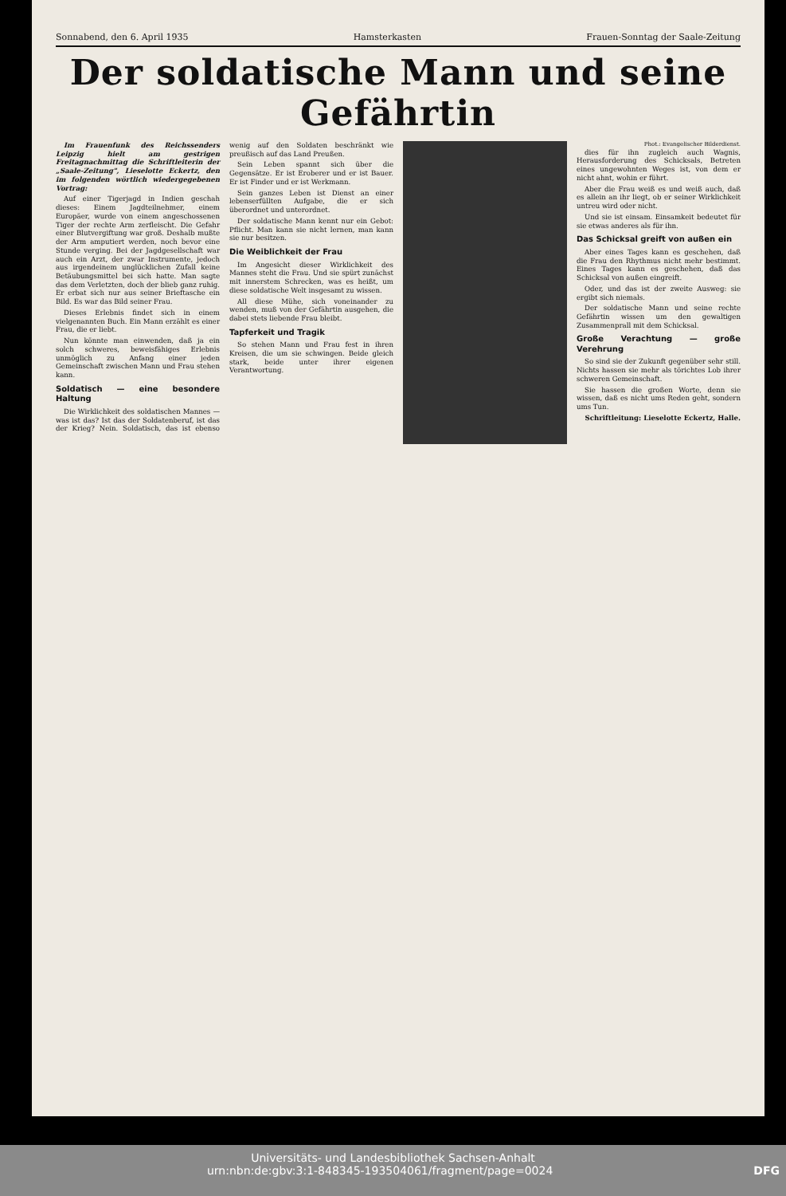Sonnabend, den 6. April 1935 Hamsterkasten Frauen-Sonntag der Saale-Zeitung
Der soldatische Mann und seine Gefährtin
Im Frauenfunk des Reichssenders Leipzig hielt am gestrigen Freitagnachmittag die Schriftleiterin der „Saale-Zeitung", Lieselotte Eckertz, den im folgenden wörtlich wiedergegebenen Vortrag:
Auf einer Tigerjagd in Indien geschah dieses: Einem Jagdteilnehmer, einem Europäer, wurde von einem angeschossenen Tiger der rechte Arm zerfleischt. Die Gefahr einer Blutvergiftung war groß. Deshalb mußte der Arm amputiert werden, noch bevor eine Stunde verging. Bei der Jagdgesellschaft war auch ein Arzt, der zwar Instrumente, jedoch aus irgendeinem unglücklichen Zufall keine Betäubungsmittel bei sich hatte. Man sagte das dem Verletzten, doch der blieb ganz ruhig. Er erbat sich nur aus seiner Brieftasche ein Bild. Es war das Bild seiner Frau.
Dieses Erlebnis findet sich in einem vielgenannten Buch. Ein Mann erzählt es einer Frau, die er liebt.
Nun könnte man einwenden, daß ja ein solch schweres, beweisfähiges Erlebnis unmöglich zu Anfang einer jeden Gemeinschaft zwischen Mann und Frau stehen kann.
Soldatisch — eine besondere Haltung
Die Wirklichkeit des soldatischen Mannes — was ist das? Ist das der Soldatenberuf, ist das der Krieg? Nein. Soldatisch, das ist ebenso wenig auf den Soldaten beschränkt wie preußisch auf das Land Preußen.
Sein Leben spannt sich über die Gegensätze. Er ist Eroberer und er ist Bauer. Er ist Finder und er ist Werkmann.
Sein ganzes Leben ist Dienst an einer lebenserfüllten Aufgabe, die er sich überordnet und unterordnet.
Der soldatische Mann kennt nur ein Gebot: Pflicht. Man kann sie nicht lernen, man kann sie nur besitzen.
Die Weiblichkeit der Frau
Im Angesicht dieser Wirklichkeit des Mannes steht die Frau. Und sie spürt zunächst mit innerstem Schrecken, was es heißt, um diese soldatische Welt insgesamt zu wissen.
All diese Mühe, sich voneinander zu wenden, muß von der Gefährtin ausgehen, die dabei stets liebende Frau bleibt.
Tapferkeit und Tragik
So stehen Mann und Frau fest in ihren Kreisen, die um sie schwingen. Beide gleich stark, beide unter ihrer eigenen Verantwortung.
Phot.: Evangelischer Bilderdienst.
dies für ihn zugleich auch Wagnis, Herausforderung des Schicksals, Betreten eines ungewohnten Weges ist, von dem er nicht ahnt, wohin er führt.
Aber die Frau weiß es und weiß auch, daß es allein an ihr liegt, ob er seiner Wirklichkeit untreu wird oder nicht.
Und sie ist einsam. Einsamkeit bedeutet für sie etwas anderes als für ihn.
Das Schicksal greift von außen ein
Aber eines Tages kann es geschehen, daß die Frau den Rhythmus nicht mehr bestimmt. Eines Tages kann es geschehen, daß das Schicksal von außen eingreift.
Oder, und das ist der zweite Ausweg: sie ergibt sich niemals.
Der soldatische Mann und seine rechte Gefährtin wissen um den gewaltigen Zusammenprall mit dem Schicksal.
Große Verachtung — große Verehrung
So sind sie der Zukunft gegenüber sehr still. Nichts hassen sie mehr als törichtes Lob ihrer schweren Gemeinschaft.
Sie hassen die großen Worte, denn sie wissen, daß es nicht ums Reden geht, sondern ums Tun.
Schriftleitung: Lieselotte Eckertz, Halle.
Universitäts- und Landesbibliothek Sachsen-Anhalt
urn:nbn:de:gbv:3:1-848345-193504061/fragment/page=0024 DFG